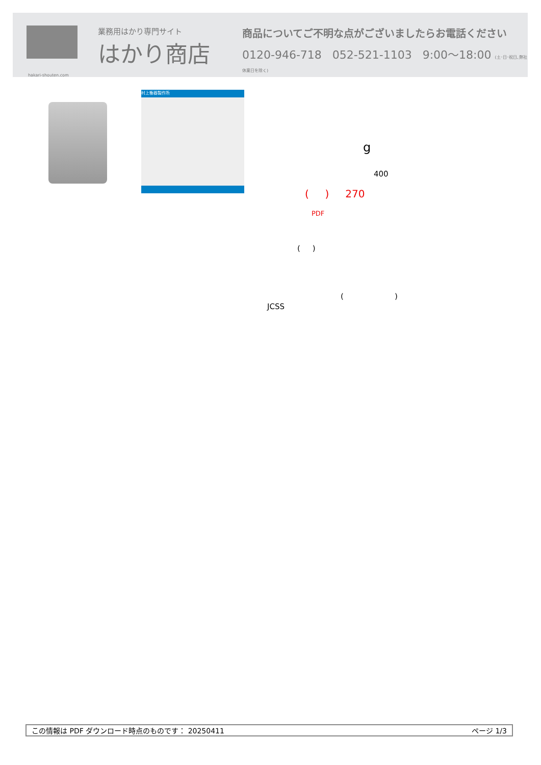業務用はかり専門サイト
はかり商店
hakari-shouten.com
商品についてご不明な点がございましたらお電話ください
0120-946-718 052-521-1103 9:00〜18:00 (土･日･祝日､弊社休業日を除く)
村上衡器製作所
g
400
( ) 270
PDF
( )
( )
JCSS
この情報は PDF ダウンロード時点のものです： 20250411 ページ 1/3